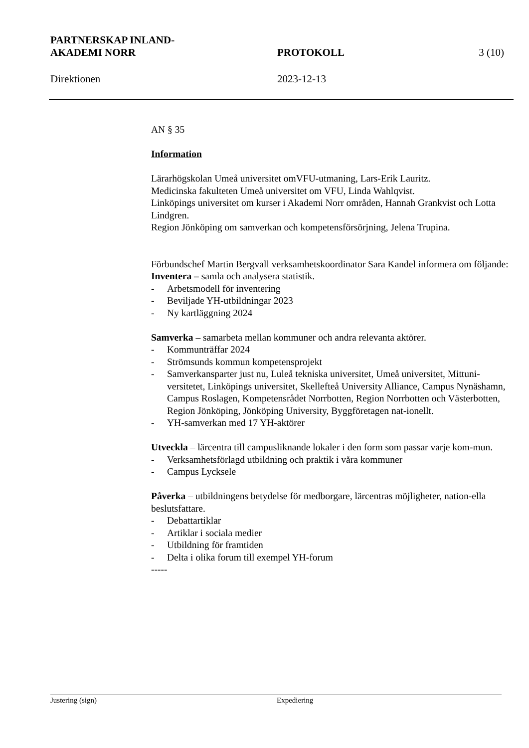PARTNERSKAP INLAND-
AKADEMI NORR
PROTOKOLL 3 (10)
Direktionen 2023-12-13
AN § 35
Information
Lärarhögskolan Umeå universitet omVFU-utmaning, Lars-Erik Lauritz.
Medicinska fakulteten Umeå universitet om VFU, Linda Wahlqvist.
Linköpings universitet om kurser i Akademi Norr områden, Hannah Grankvist och Lotta Lindgren.
Region Jönköping om samverkan och kompetensförsörjning, Jelena Trupina.
Förbundschef Martin Bergvall verksamhetskoordinator Sara Kandel informera om följande:
Inventera – samla och analysera statistik.
- Arbetsmodell för inventering
- Beviljade YH-utbildningar 2023
- Ny kartläggning 2024
Samverka – samarbeta mellan kommuner och andra relevanta aktörer.
- Kommunträffar 2024
- Strömsunds kommun kompetensprojekt
- Samverkansparter just nu, Luleå tekniska universitet, Umeå universitet, Mittuni-versitetet, Linköpings universitet, Skellefteå University Alliance, Campus Nynäshamn, Campus Roslagen, Kompetensrådet Norrbotten, Region Norrbotten och Västerbotten, Region Jönköping, Jönköping University, Byggföretagen nat-ionellt.
- YH-samverkan med 17 YH-aktörer
Utveckla – lärcentra till campusliknande lokaler i den form som passar varje kom-mun.
- Verksamhetsförlagd utbildning och praktik i våra kommuner
- Campus Lycksele
Påverka – utbildningens betydelse för medborgare, lärcentras möjligheter, nation-ella beslutsfattare.
- Debattartiklar
- Artiklar i sociala medier
- Utbildning för framtiden
- Delta i olika forum till exempel YH-forum
-----
Justering (sign) Expediering